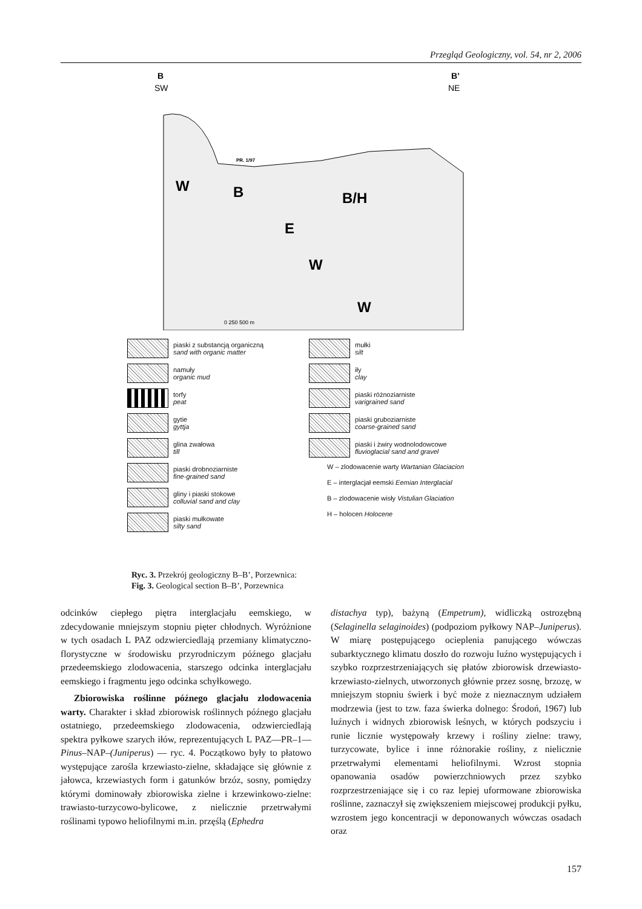Przegląd Geologiczny, vol. 54, nr 2, 2006
B
SW
B’
NE
W
B
B/H
E
W
W
PR. 1/97
0 250 500 m
piaski z substancją organiczną
sand with organic matter
namuły
organic mud
torfy
peat
gytie
gyttja
glina zwałowa
till
piaski drobnoziarniste
fine-grained sand
gliny i piaski stokowe
colluvial sand and clay
piaski mułkowate
silty sand
mułki
silt
iły
clay
piaski różnoziarniste
varigrained sand
piaski gruboziarniste
coarse-grained sand
piaski i żwiry wodnolodowcowe
fluvioglacial sand and gravel
W – zlodowacenie warty Wartanian Glaciacion
E – interglacjał eemski Eemian Interglacial
B – zlodowacenie wisły Vistulian Glaciation
H – holocen Holocene
Ryc. 3. Przekrój geologiczny B–B’, Porzewnica:
Fig. 3. Geological section B–B’, Porzewnica
odcinków ciepłego piętra interglacjału eemskiego, w zdecydowanie mniejszym stopniu pięter chłodnych. Wyróżnione w tych osadach L PAZ odzwierciedlają przemiany klimatyczno-florystyczne w środowisku przyrodniczym późnego glacjału przedeemskiego zlodowacenia, starszego odcinka interglacjału eemskiego i fragmentu jego odcinka schyłkowego.
Zbiorowiska roślinne późnego glacjału zlodowacenia warty. Charakter i skład zbiorowisk roślinnych późnego glacjału ostatniego, przedeemskiego zlodowacenia, odzwierciedlają spektra pyłkowe szarych iłów, reprezentujących L PAZ—PR–1—Pinus–NAP–(Juniperus) — ryc. 4. Początkowo były to płatowo występujące zarośla krzewiasto-zielne, składające się głównie z jałowca, krzewiastych form i gatunków brzóz, sosny, pomiędzy którymi dominowały zbiorowiska zielne i krzewinkowo-zielne: trawiasto-turzycowo-bylicowe, z nielicznie przetrwałymi roślinami typowo heliofilnymi m.in. przęślą (Ephedra
distachya typ), bażyną (Empetrum), widliczką ostrozębną (Selaginella selaginoides) (podpoziom pyłkowy NAP–Juniperus). W miarę postępującego ocieplenia panującego wówczas subarktycznego klimatu doszło do rozwoju luźno występujących i szybko rozprzestrzeniających się płatów zbiorowisk drzewiasto-krzewiasto-zielnych, utworzonych głównie przez sosnę, brzozę, w mniejszym stopniu świerk i być może z nieznacznym udziałem modrzewia (jest to tzw. faza świerka dolnego: Środoń, 1967) lub luźnych i widnych zbiorowisk leśnych, w których podszyciu i runie licznie występowały krzewy i rośliny zielne: trawy, turzycowate, bylice i inne różnorakie rośliny, z nielicznie przetrwałymi elementami heliofilnymi. Wzrost stopnia opanowania osadów powierzchniowych przez szybko rozprzestrzeniające się i co raz lepiej uformowane zbiorowiska roślinne, zaznaczył się zwiększeniem miejscowej produkcji pyłku, wzrostem jego koncentracji w deponowanych wówczas osadach oraz
157